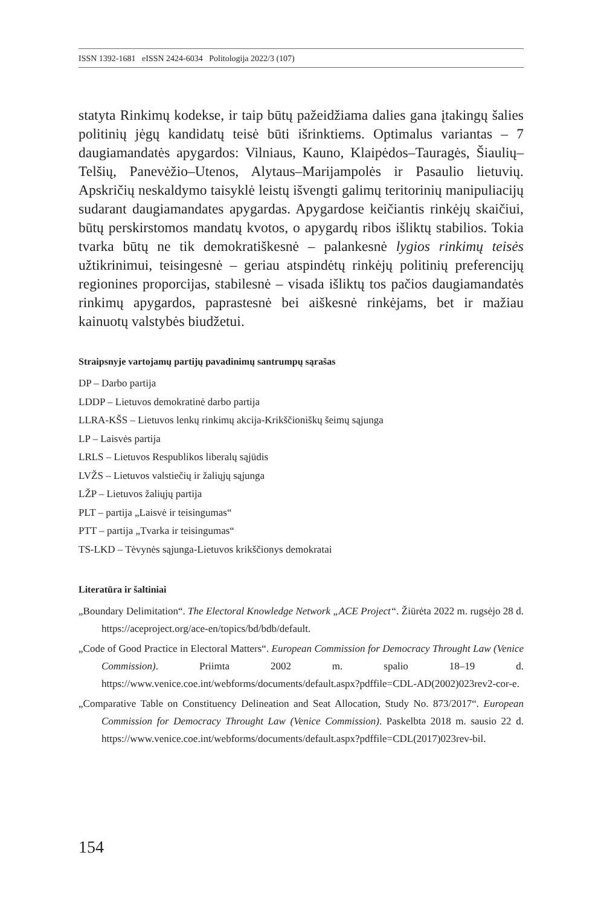ISSN 1392-1681 eISSN 2424-6034 Politologija 2022/3 (107)
statyta Rinkimų kodekse, ir taip būtų pažeidžiama dalies gana įtakingų šalies politinių jėgų kandidatų teisė būti išrinktiems. Optimalus variantas – 7 daugiamandatės apygardos: Vilniaus, Kauno, Klaipėdos–Tauragės, Šiaulių–Telšių, Panevėžio–Utenos, Alytaus–Marijampolės ir Pasaulio lietuvių. Apskričių neskaldymo taisyklė leistų išvengti galimų teritorinių manipuliacijų sudarant daugiamandates apygardas. Apygardose keičiantis rinkėjų skaičiui, būtų perskirstomos mandatų kvotos, o apygardų ribos išliktų stabilios. Tokia tvarka būtų ne tik demokratiškesnė – palankesnė lygios rinkimų teisės užtikrinimui, teisingesnė – geriau atspindėtų rinkėjų politinių preferencijų regionines proporcijas, stabilesnė – visada išliktų tos pačios daugiamandatės rinkimų apygardos, paprastesnė bei aiškesnė rinkėjams, bet ir mažiau kainuotų valstybės biudžetui.
Straipsnyje vartojamų partijų pavadinimų santrumpų sąrašas
DP – Darbo partija
LDDP – Lietuvos demokratinė darbo partija
LLRA-KŠS – Lietuvos lenkų rinkimų akcija-Krikščioniškų šeimų sąjunga
LP – Laisvės partija
LRLS – Lietuvos Respublikos liberalų sąjūdis
LVŽS – Lietuvos valstiečių ir žaliųjų sąjunga
LŽP – Lietuvos žaliųjų partija
PLT – partija „Laisvė ir teisingumas“
PTT – partija „Tvarka ir teisingumas“
TS-LKD – Tėvynės sąjunga-Lietuvos krikščionys demokratai
Literatūra ir šaltiniai
„Boundary Delimitation“. The Electoral Knowledge Network „ACE Project“. Žiūrėta 2022 m. rugsėjo 28 d. https://aceproject.org/ace-en/topics/bd/bdb/default.
„Code of Good Practice in Electoral Matters“. European Commission for Democracy Throught Law (Venice Commission). Priimta 2002 m. spalio 18–19 d. https://www.venice.coe.int/webforms/documents/default.aspx?pdffile=CDL-AD(2002)023rev2-cor-e.
„Comparative Table on Constituency Delineation and Seat Allocation, Study No. 873/2017“. European Commission for Democracy Throught Law (Venice Commission). Paskelbta 2018 m. sausio 22 d. https://www.venice.coe.int/webforms/documents/default.aspx?pdffile=CDL(2017)023rev-bil.
154